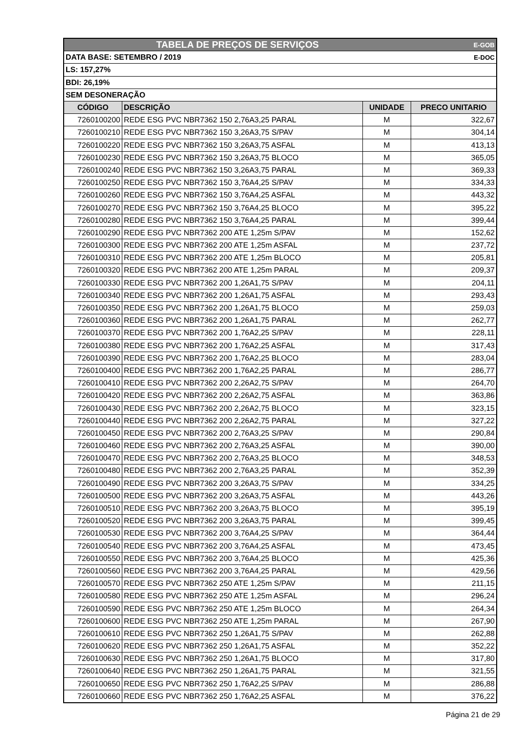| TABELA DE PREÇOS DE SERVIÇOS | | | E-GOB |
| DATA BASE: SETEMBRO / 2019 | | | E-DOC |
| LS: 157,27% | | | |
| BDI: 26,19% | | | |
| SEM DESONERAÇÃO | | | |
| CÓDIGO | DESCRIÇÃO | UNIDADE | PRECO UNITARIO |
| 7260100200 | REDE ESG PVC NBR7362 150 2,76A3,25 PARAL | M | 322,67 |
| 7260100210 | REDE ESG PVC NBR7362 150 3,26A3,75 S/PAV | M | 304,14 |
| 7260100220 | REDE ESG PVC NBR7362 150 3,26A3,75 ASFAL | M | 413,13 |
| 7260100230 | REDE ESG PVC NBR7362 150 3,26A3,75 BLOCO | M | 365,05 |
| 7260100240 | REDE ESG PVC NBR7362 150 3,26A3,75 PARAL | M | 369,33 |
| 7260100250 | REDE ESG PVC NBR7362 150 3,76A4,25 S/PAV | M | 334,33 |
| 7260100260 | REDE ESG PVC NBR7362 150 3,76A4,25 ASFAL | M | 443,32 |
| 7260100270 | REDE ESG PVC NBR7362 150 3,76A4,25 BLOCO | M | 395,22 |
| 7260100280 | REDE ESG PVC NBR7362 150 3,76A4,25 PARAL | M | 399,44 |
| 7260100290 | REDE ESG PVC NBR7362 200 ATE 1,25m S/PAV | M | 152,62 |
| 7260100300 | REDE ESG PVC NBR7362 200 ATE 1,25m ASFAL | M | 237,72 |
| 7260100310 | REDE ESG PVC NBR7362 200 ATE 1,25m BLOCO | M | 205,81 |
| 7260100320 | REDE ESG PVC NBR7362 200 ATE 1,25m PARAL | M | 209,37 |
| 7260100330 | REDE ESG PVC NBR7362 200 1,26A1,75 S/PAV | M | 204,11 |
| 7260100340 | REDE ESG PVC NBR7362 200 1,26A1,75 ASFAL | M | 293,43 |
| 7260100350 | REDE ESG PVC NBR7362 200 1,26A1,75 BLOCO | M | 259,03 |
| 7260100360 | REDE ESG PVC NBR7362 200 1,26A1,75 PARAL | M | 262,77 |
| 7260100370 | REDE ESG PVC NBR7362 200 1,76A2,25 S/PAV | M | 228,11 |
| 7260100380 | REDE ESG PVC NBR7362 200 1,76A2,25 ASFAL | M | 317,43 |
| 7260100390 | REDE ESG PVC NBR7362 200 1,76A2,25 BLOCO | M | 283,04 |
| 7260100400 | REDE ESG PVC NBR7362 200 1,76A2,25 PARAL | M | 286,77 |
| 7260100410 | REDE ESG PVC NBR7362 200 2,26A2,75 S/PAV | M | 264,70 |
| 7260100420 | REDE ESG PVC NBR7362 200 2,26A2,75 ASFAL | M | 363,86 |
| 7260100430 | REDE ESG PVC NBR7362 200 2,26A2,75 BLOCO | M | 323,15 |
| 7260100440 | REDE ESG PVC NBR7362 200 2,26A2,75 PARAL | M | 327,22 |
| 7260100450 | REDE ESG PVC NBR7362 200 2,76A3,25 S/PAV | M | 290,84 |
| 7260100460 | REDE ESG PVC NBR7362 200 2,76A3,25 ASFAL | M | 390,00 |
| 7260100470 | REDE ESG PVC NBR7362 200 2,76A3,25 BLOCO | M | 348,53 |
| 7260100480 | REDE ESG PVC NBR7362 200 2,76A3,25 PARAL | M | 352,39 |
| 7260100490 | REDE ESG PVC NBR7362 200 3,26A3,75 S/PAV | M | 334,25 |
| 7260100500 | REDE ESG PVC NBR7362 200 3,26A3,75 ASFAL | M | 443,26 |
| 7260100510 | REDE ESG PVC NBR7362 200 3,26A3,75 BLOCO | M | 395,19 |
| 7260100520 | REDE ESG PVC NBR7362 200 3,26A3,75 PARAL | M | 399,45 |
| 7260100530 | REDE ESG PVC NBR7362 200 3,76A4,25 S/PAV | M | 364,44 |
| 7260100540 | REDE ESG PVC NBR7362 200 3,76A4,25 ASFAL | M | 473,45 |
| 7260100550 | REDE ESG PVC NBR7362 200 3,76A4,25 BLOCO | M | 425,36 |
| 7260100560 | REDE ESG PVC NBR7362 200 3,76A4,25 PARAL | M | 429,56 |
| 7260100570 | REDE ESG PVC NBR7362 250 ATE 1,25m S/PAV | M | 211,15 |
| 7260100580 | REDE ESG PVC NBR7362 250 ATE 1,25m ASFAL | M | 296,24 |
| 7260100590 | REDE ESG PVC NBR7362 250 ATE 1,25m BLOCO | M | 264,34 |
| 7260100600 | REDE ESG PVC NBR7362 250 ATE 1,25m PARAL | M | 267,90 |
| 7260100610 | REDE ESG PVC NBR7362 250 1,26A1,75 S/PAV | M | 262,88 |
| 7260100620 | REDE ESG PVC NBR7362 250 1,26A1,75 ASFAL | M | 352,22 |
| 7260100630 | REDE ESG PVC NBR7362 250 1,26A1,75 BLOCO | M | 317,80 |
| 7260100640 | REDE ESG PVC NBR7362 250 1,26A1,75 PARAL | M | 321,55 |
| 7260100650 | REDE ESG PVC NBR7362 250 1,76A2,25 S/PAV | M | 286,88 |
| 7260100660 | REDE ESG PVC NBR7362 250 1,76A2,25 ASFAL | M | 376,22 |
Página 21 de 29